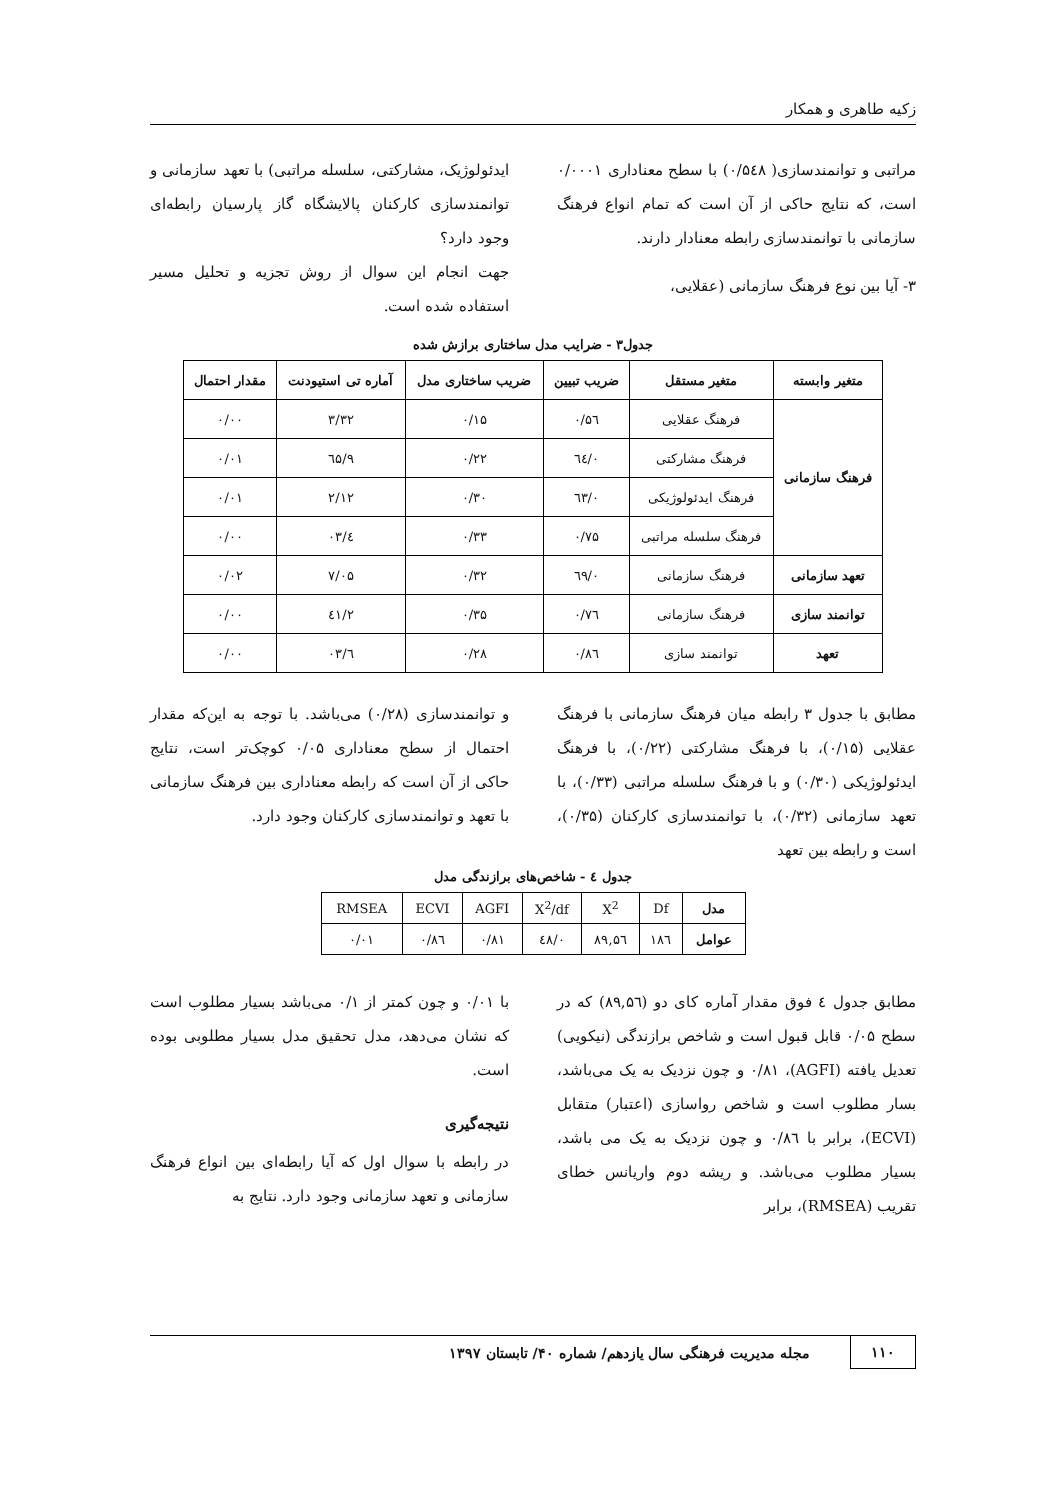زکیه طاهری و همکار
مراتبی و توانمندسازی( ۰/۵٤۸) با سطح معناداری ۰/۰۰۰۱ است، که نتایج حاکی از آن است که تمام انواع فرهنگ سازمانی با توانمندسازی رابطه معنادار دارند.
۳- آیا بین نوع فرهنگ سازمانی (عقلایی،
ایدئولوژیک، مشارکتی، سلسله مراتبی) با تعهد سازمانی و توانمندسازی کارکنان پالایشگاه گاز پارسیان رابطه‌ای وجود دارد؟
جهت انجام این سوال از روش تجزیه و تحلیل مسیر استفاده شده است.
جدول۳ - ضرایب مدل ساختاری برازش شده
| متغیر وابسته | متغیر مستقل | ضریب تبیین | ضریب ساختاری مدل | آماره تی استیودنت | مقدار احتمال |
| --- | --- | --- | --- | --- | --- |
| فرهنگ سازمانی | فرهنگ عقلایی | ۰/۵٦ | ۰/۱۵ | ۳/۳۲ | ۰/۰۰ |
| | فرهنگ مشارکتی | ۰/٦٤ | ۰/۲۲ | ۹/٦۵ | ۰/۰۱ |
| | فرهنگ ایدئولوژیکی | ۰/٦۳ | ۰/۳۰ | ۲/۱۲ | ۰/۰۱ |
| | فرهنگ سلسله مراتبی | ۰/۷۵ | ۰/۳۳ | ٤/۰۳ | ۰/۰۰ |
| تعهد سازمانی | فرهنگ سازمانی | ۰/٦۹ | ۰/۳۲ | ۷/۰۵ | ۰/۰۲ |
| توانمند سازی | فرهنگ سازمانی | ۰/۷٦ | ۰/۳۵ | ۲/٤۱ | ۰/۰۰ |
| تعهد | توانمند سازی | ۰/۸٦ | ۰/۲۸ | ٦/۰۳ | ۰/۰۰ |
مطابق با جدول ۳ رابطه میان فرهنگ سازمانی با فرهنگ عقلایی (۰/۱۵)، با فرهنگ مشارکتی (۰/۲۲)، با فرهنگ ایدئولوژیکی (۰/۳۰) و با فرهنگ سلسله مراتبی (۰/۳۳)، با تعهد سازمانی (۰/۳۲)، با توانمندسازی کارکنان (۰/۳۵)، است و رابطه بین تعهد
و توانمندسازی (۰/۲۸) می‌باشد. با توجه به این‌که مقدار احتمال از سطح معناداری ۰/۰۵ کوچک‌تر است، نتایج حاکی از آن است که رابطه معناداری بین فرهنگ سازمانی با تعهد و توانمندسازی کارکنان وجود دارد.
جدول ٤ - شاخص‌های برازندگی مدل
| مدل | Df | X<sup>2</sup> | X<sup>2</sup>/df | AGFI | ECVI | RMSEA |
| عوامل | ۱۸٦ | ۸۹,۵٦ | ۰/٤۸ | ۰/۸۱ | ۰/۸٦ | ۰/۰۱ |
مطابق جدول ٤ فوق مقدار آماره کای دو (۸۹,۵٦) که در سطح ۰/۰۵ قابل قبول است و شاخص برازندگی (نیکویی) تعدیل یافته (AGFI)، ۰/۸۱ و چون نزدیک به یک می‌باشد، بسار مطلوب است و شاخص رواسازی (اعتبار) متقابل (ECVI)، برابر با ۰/۸٦ و چون نزدیک به یک می باشد، بسیار مطلوب می‌باشد. و ریشه دوم واریانس خطای تقریب (RMSEA)، برابر
با ۰/۰۱ و چون کمتر از ۰/۱ می‌باشد بسیار مطلوب است که نشان می‌دهد، مدل تحقیق مدل بسیار مطلوبی بوده است.
نتیجه‌گیری
در رابطه با سوال اول که آیا رابطه‌ای بین انواع فرهنگ سازمانی و تعهد سازمانی وجود دارد. نتایج به
۱۱۰ مجله مدیریت فرهنگی سال یازدهم/ شماره ۴۰/ تابستان ۱۳۹۷